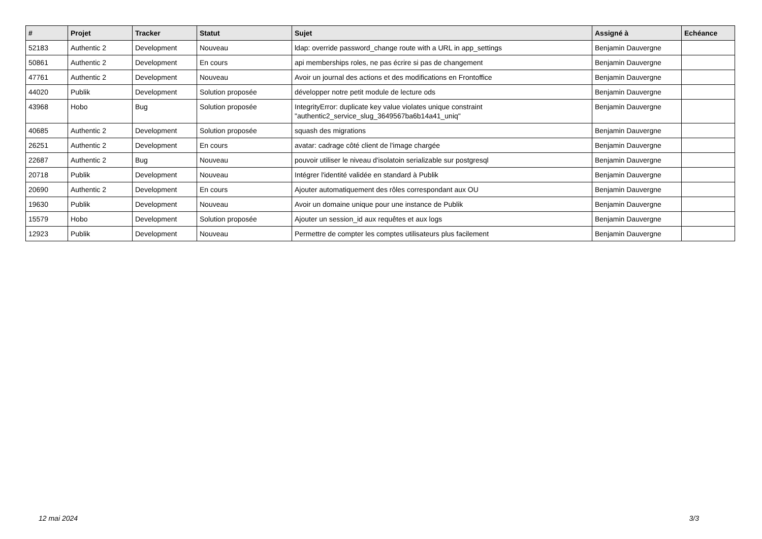| # | Projet | Tracker | Statut | Sujet | Assigné à | Echéance |
| --- | --- | --- | --- | --- | --- | --- |
| 52183 | Authentic 2 | Development | Nouveau | ldap: override password_change route with a URL in app_settings | Benjamin Dauvergne | |
| 50861 | Authentic 2 | Development | En cours | api memberships roles, ne pas écrire si pas de changement | Benjamin Dauvergne | |
| 47761 | Authentic 2 | Development | Nouveau | Avoir un journal des actions et des modifications en Frontoffice | Benjamin Dauvergne | |
| 44020 | Publik | Development | Solution proposée | développer notre petit module de lecture ods | Benjamin Dauvergne | |
| 43968 | Hobo | Bug | Solution proposée | IntegrityError: duplicate key value violates unique constraint "authentic2_service_slug_3649567ba6b14a41_uniq" | Benjamin Dauvergne | |
| 40685 | Authentic 2 | Development | Solution proposée | squash des migrations | Benjamin Dauvergne | |
| 26251 | Authentic 2 | Development | En cours | avatar: cadrage côté client de l'image chargée | Benjamin Dauvergne | |
| 22687 | Authentic 2 | Bug | Nouveau | pouvoir utiliser le niveau d'isolatoin serializable sur postgresql | Benjamin Dauvergne | |
| 20718 | Publik | Development | Nouveau | Intégrer l'identité validée en standard à Publik | Benjamin Dauvergne | |
| 20690 | Authentic 2 | Development | En cours | Ajouter automatiquement des rôles correspondant aux OU | Benjamin Dauvergne | |
| 19630 | Publik | Development | Nouveau | Avoir un domaine unique pour une instance de Publik | Benjamin Dauvergne | |
| 15579 | Hobo | Development | Solution proposée | Ajouter un session_id aux requêtes et aux logs | Benjamin Dauvergne | |
| 12923 | Publik | Development | Nouveau | Permettre de compter les comptes utilisateurs plus facilement | Benjamin Dauvergne | |
12 mai 2024 3/3